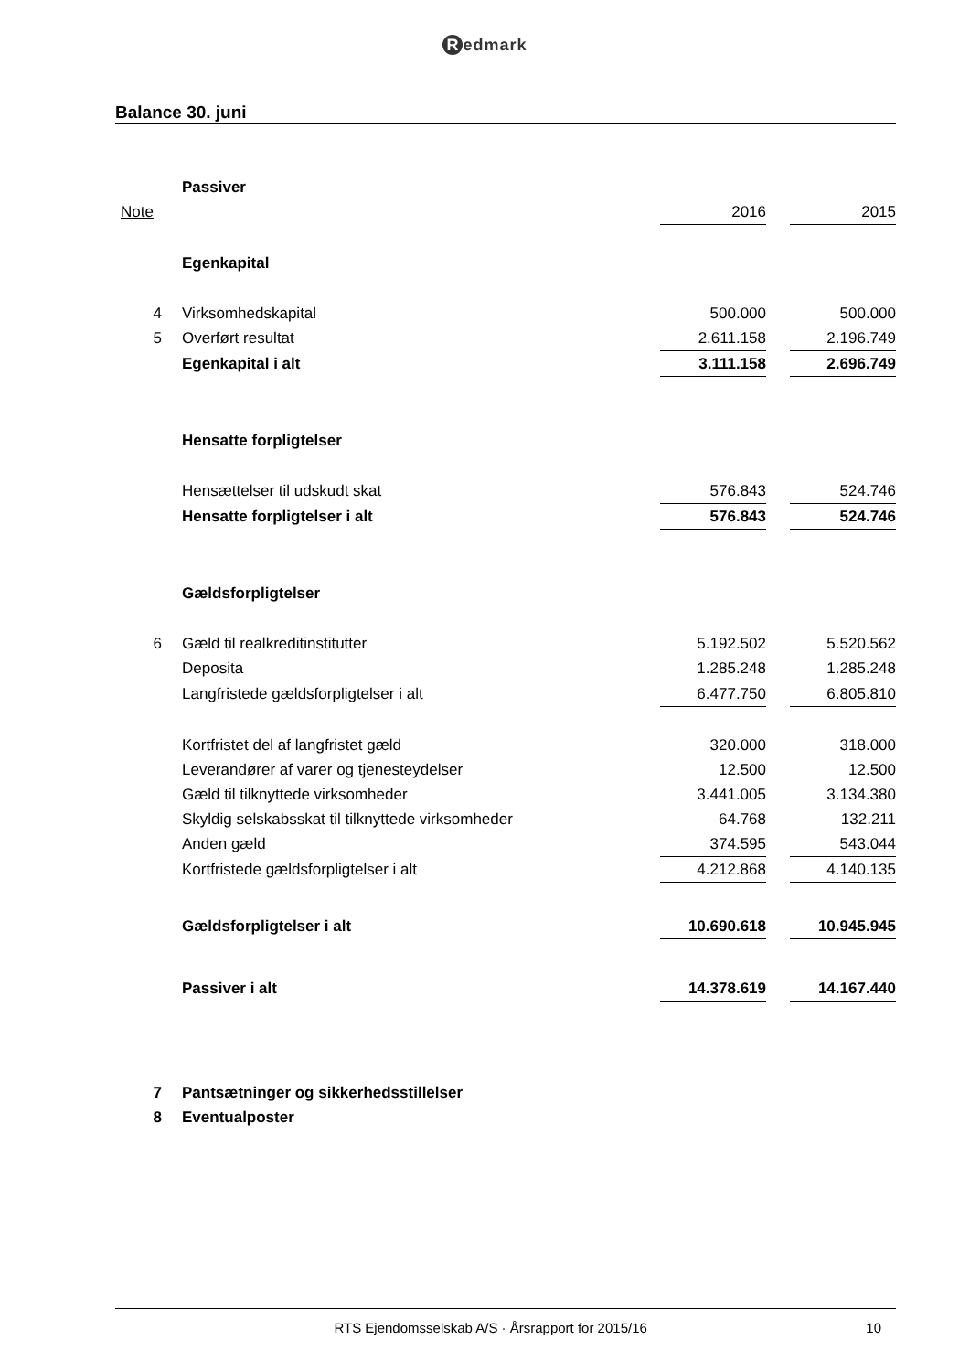Redmark
Balance 30. juni
| | Passiver | | | |
| Note | | 2016 | | 2015 |
| | Egenkapital | | | |
| 4 | Virksomhedskapital | 500.000 | | 500.000 |
| 5 | Overført resultat | 2.611.158 | | 2.196.749 |
| | Egenkapital i alt | 3.111.158 | | 2.696.749 |
| | Hensatte forpligtelser | | | |
| | Hensættelser til udskudt skat | 576.843 | | 524.746 |
| | Hensatte forpligtelser i alt | 576.843 | | 524.746 |
| | Gældsforpligtelser | | | |
| 6 | Gæld til realkreditinstitutter | 5.192.502 | | 5.520.562 |
| | Deposita | 1.285.248 | | 1.285.248 |
| | Langfristede gældsforpligtelser i alt | 6.477.750 | | 6.805.810 |
| | Kortfristet del af langfristet gæld | 320.000 | | 318.000 |
| | Leverandører af varer og tjenesteydelser | 12.500 | | 12.500 |
| | Gæld til tilknyttede virksomheder | 3.441.005 | | 3.134.380 |
| | Skyldig selskabsskat til tilknyttede virksomheder | 64.768 | | 132.211 |
| | Anden gæld | 374.595 | | 543.044 |
| | Kortfristede gældsforpligtelser i alt | 4.212.868 | | 4.140.135 |
| | Gældsforpligtelser i alt | 10.690.618 | | 10.945.945 |
| | Passiver i alt | 14.378.619 | | 14.167.440 |
| 7 | Pantsætninger og sikkerhedsstillelser | | | |
| 8 | Eventualposter | | | |
RTS Ejendomsselskab A/S · Årsrapport for 2015/16
10